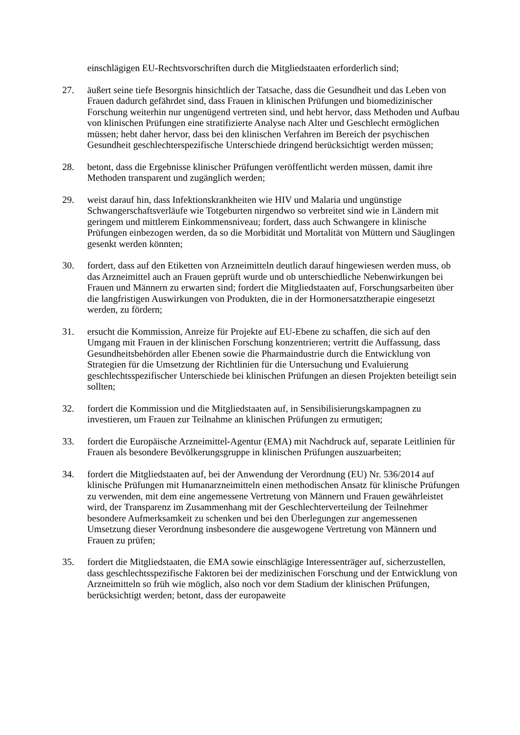einschlägigen EU-Rechtsvorschriften durch die Mitgliedstaaten erforderlich sind;
27. äußert seine tiefe Besorgnis hinsichtlich der Tatsache, dass die Gesundheit und das Leben von Frauen dadurch gefährdet sind, dass Frauen in klinischen Prüfungen und biomedizinischer Forschung weiterhin nur ungenügend vertreten sind, und hebt hervor, dass Methoden und Aufbau von klinischen Prüfungen eine stratifizierte Analyse nach Alter und Geschlecht ermöglichen müssen; hebt daher hervor, dass bei den klinischen Verfahren im Bereich der psychischen Gesundheit geschlechterspezifische Unterschiede dringend berücksichtigt werden müssen;
28. betont, dass die Ergebnisse klinischer Prüfungen veröffentlicht werden müssen, damit ihre Methoden transparent und zugänglich werden;
29. weist darauf hin, dass Infektionskrankheiten wie HIV und Malaria und ungünstige Schwangerschaftsverläufe wie Totgeburten nirgendwo so verbreitet sind wie in Ländern mit geringem und mittlerem Einkommensniveau; fordert, dass auch Schwangere in klinische Prüfungen einbezogen werden, da so die Morbidität und Mortalität von Müttern und Säuglingen gesenkt werden könnten;
30. fordert, dass auf den Etiketten von Arzneimitteln deutlich darauf hingewiesen werden muss, ob das Arzneimittel auch an Frauen geprüft wurde und ob unterschiedliche Nebenwirkungen bei Frauen und Männern zu erwarten sind; fordert die Mitgliedstaaten auf, Forschungsarbeiten über die langfristigen Auswirkungen von Produkten, die in der Hormonersatztherapie eingesetzt werden, zu fördern;
31. ersucht die Kommission, Anreize für Projekte auf EU-Ebene zu schaffen, die sich auf den Umgang mit Frauen in der klinischen Forschung konzentrieren; vertritt die Auffassung, dass Gesundheitsbehörden aller Ebenen sowie die Pharmaindustrie durch die Entwicklung von Strategien für die Umsetzung der Richtlinien für die Untersuchung und Evaluierung geschlechtsspezifischer Unterschiede bei klinischen Prüfungen an diesen Projekten beteiligt sein sollten;
32. fordert die Kommission und die Mitgliedstaaten auf, in Sensibilisierungskampagnen zu investieren, um Frauen zur Teilnahme an klinischen Prüfungen zu ermutigen;
33. fordert die Europäische Arzneimittel-Agentur (EMA) mit Nachdruck auf, separate Leitlinien für Frauen als besondere Bevölkerungsgruppe in klinischen Prüfungen auszuarbeiten;
34. fordert die Mitgliedstaaten auf, bei der Anwendung der Verordnung (EU) Nr. 536/2014 auf klinische Prüfungen mit Humanarzneimitteln einen methodischen Ansatz für klinische Prüfungen zu verwenden, mit dem eine angemessene Vertretung von Männern und Frauen gewährleistet wird, der Transparenz im Zusammenhang mit der Geschlechterverteilung der Teilnehmer besondere Aufmerksamkeit zu schenken und bei den Überlegungen zur angemessenen Umsetzung dieser Verordnung insbesondere die ausgewogene Vertretung von Männern und Frauen zu prüfen;
35. fordert die Mitgliedstaaten, die EMA sowie einschlägige Interessenträger auf, sicherzustellen, dass geschlechtsspezifische Faktoren bei der medizinischen Forschung und der Entwicklung von Arzneimitteln so früh wie möglich, also noch vor dem Stadium der klinischen Prüfungen, berücksichtigt werden; betont, dass der europaweite